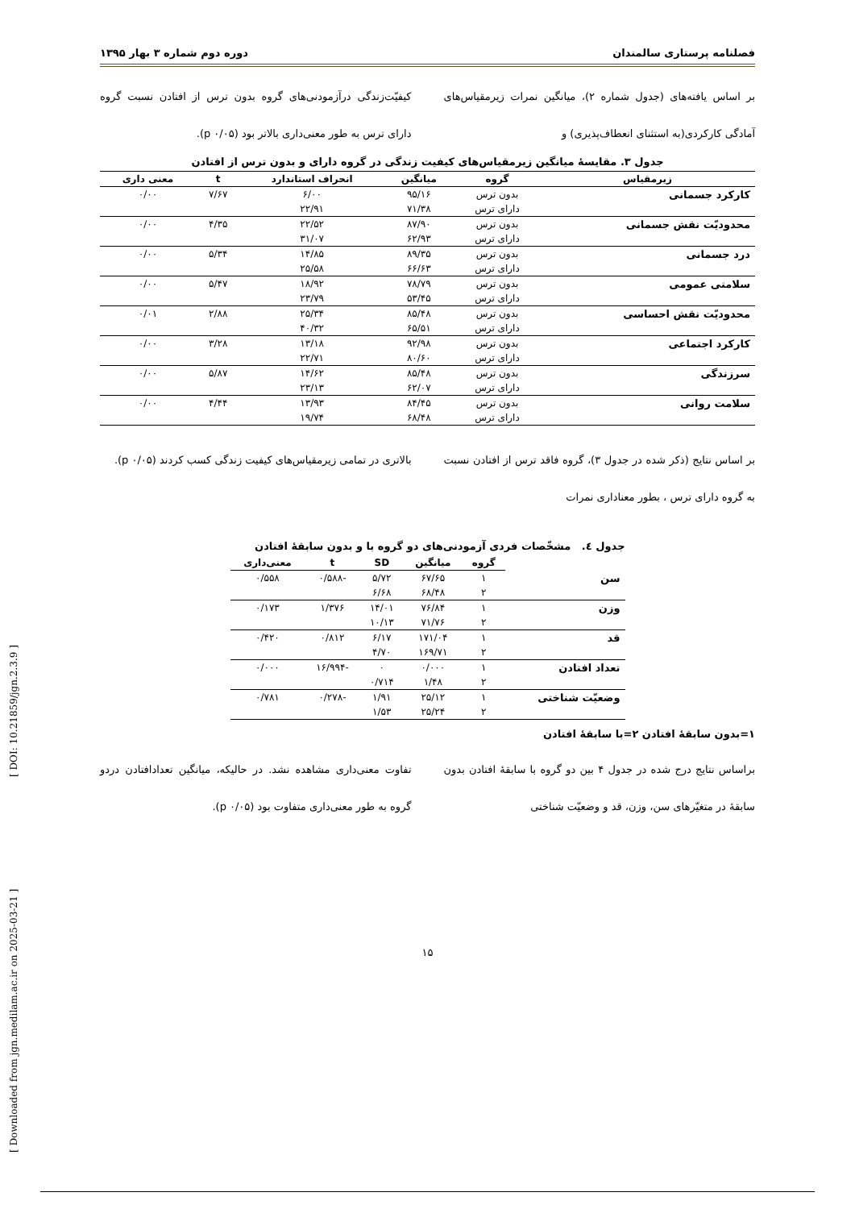[ Downloaded from jgn.medilam.ac.ir on 2025-03-21 ] [ DOI: 10.21859/jgn.2.3.9 ]
فصلنامه پرستاری سالمندان دوره دوم شماره ۳ بهار ۱۳۹۵
بر اساس یافته‌های (جدول شماره ۲)، میانگین نمرات زیرمقیاس‌های آمادگی کارکردی(به استثنای انعطاف‌پذیری) و
کیفیّت‌زندگی درآزمودنی‌های گروه بدون ترس از افتادن نسبت گروه دارای ترس به طور معنی‌داری بالاتر بود (p ۰/۰۵).
جدول ۳. مقایسهٔ میانگین زیرمقیاس‌های کیفیت زندگی در گروه دارای و بدون ترس از افتادن
| زیرمقیاس | گروه | میانگین | انحراف استاندارد | t | معنی داری |
| --- | --- | --- | --- | --- | --- |
| کارکرد جسمانی | بدون ترس | ۹۵/۱۶ | ۶/۰۰ | ۷/۶۷ | ۰/۰۰ |
| | دارای ترس | ۷۱/۳۸ | ۲۲/۹۱ | | |
| محدودیّت نقش جسمانی | بدون ترس | ۸۷/۹۰ | ۲۲/۵۲ | ۴/۳۵ | ۰/۰۰ |
| | دارای ترس | ۶۲/۹۳ | ۳۱/۰۷ | | |
| درد جسمانی | بدون ترس | ۸۹/۳۵ | ۱۴/۸۵ | ۵/۳۴ | ۰/۰۰ |
| | دارای ترس | ۶۶/۶۳ | ۲۵/۵۸ | | |
| سلامتی عمومی | بدون ترس | ۷۸/۷۹ | ۱۸/۹۲ | ۵/۴۷ | ۰/۰۰ |
| | دارای ترس | ۵۳/۴۵ | ۲۳/۷۹ | | |
| محدودیّت نقش احساسی | بدون ترس | ۸۵/۴۸ | ۲۵/۳۴ | ۲/۸۸ | ۰/۰۱ |
| | دارای ترس | ۶۵/۵۱ | ۴۰/۳۲ | | |
| کارکرد اجتماعی | بدون ترس | ۹۲/۹۸ | ۱۳/۱۸ | ۳/۲۸ | ۰/۰۰ |
| | دارای ترس | ۸۰/۶۰ | ۲۲/۷۱ | | |
| سرزندگی | بدون ترس | ۸۵/۴۸ | ۱۴/۶۲ | ۵/۸۷ | ۰/۰۰ |
| | دارای ترس | ۶۲/۰۷ | ۲۳/۱۳ | | |
| سلامت روانی | بدون ترس | ۸۴/۴۵ | ۱۳/۹۳ | ۴/۴۴ | ۰/۰۰ |
| | دارای ترس | ۶۸/۴۸ | ۱۹/۷۴ | | |
بر اساس نتایج (ذکر شده در جدول ۳)، گروه فاقد ترس از افتادن نسبت به گروه دارای ترس ، بطور معناداری نمرات
بالاتری در تمامی زیرمقیاس‌های کیفیت زندگی کسب کردند (p ۰/۰۵).
جدول ٤. مشخّصات فردی آزمودنی‌های دو گروه با و بدون سابقهٔ افتادن
| | گروه | میانگین | SD | t | معنی‌داری |
| --- | --- | --- | --- | --- | --- |
| سن | ۱ | ۶۷/۶۵ | ۵/۷۲ | -۰/۵۸۸ | ۰/۵۵۸ |
| | ۲ | ۶۸/۴۸ | ۶/۶۸ | | |
| وزن | ۱ | ۷۶/۸۴ | ۱۴/۰۱ | ۱/۳۷۶ | ۰/۱۷۳ |
| | ۲ | ۷۱/۷۶ | ۱۰/۱۳ | | |
| قد | ۱ | ۱۷۱/۰۴ | ۶/۱۷ | ۰/۸۱۲ | ۰/۴۲۰ |
| | ۲ | ۱۶۹/۷۱ | ۴/۷۰ | | |
| تعداد افتادن | ۱ | ۰/۰۰۰ | ۰ | -۱۶/۹۹۴ | ۰/۰۰۰ |
| | ۲ | ۱/۴۸ | ۰/۷۱۴ | | |
| وضعیّت شناختی | ۱ | ۲۵/۱۲ | ۱/۹۱ | -۰/۲۷۸ | ۰/۷۸۱ |
| | ۲ | ۲۵/۲۴ | ۱/۵۳ | | |
۱=بدون سابقهٔ افتادن ۲=با سابقهٔ افتادن
براساس نتایج درج شده در جدول ۴ بین دو گروه با سابقهٔ افتادن بدون سابقهٔ در متغیّرهای سن، وزن، قد و وضعیّت شناختی
تفاوت معنی‌داری مشاهده نشد. در حالیکه، میانگین تعدادافتادن دردو گروه به طور معنی‌داری متفاوت بود (p ۰/۰۵).
۱۵